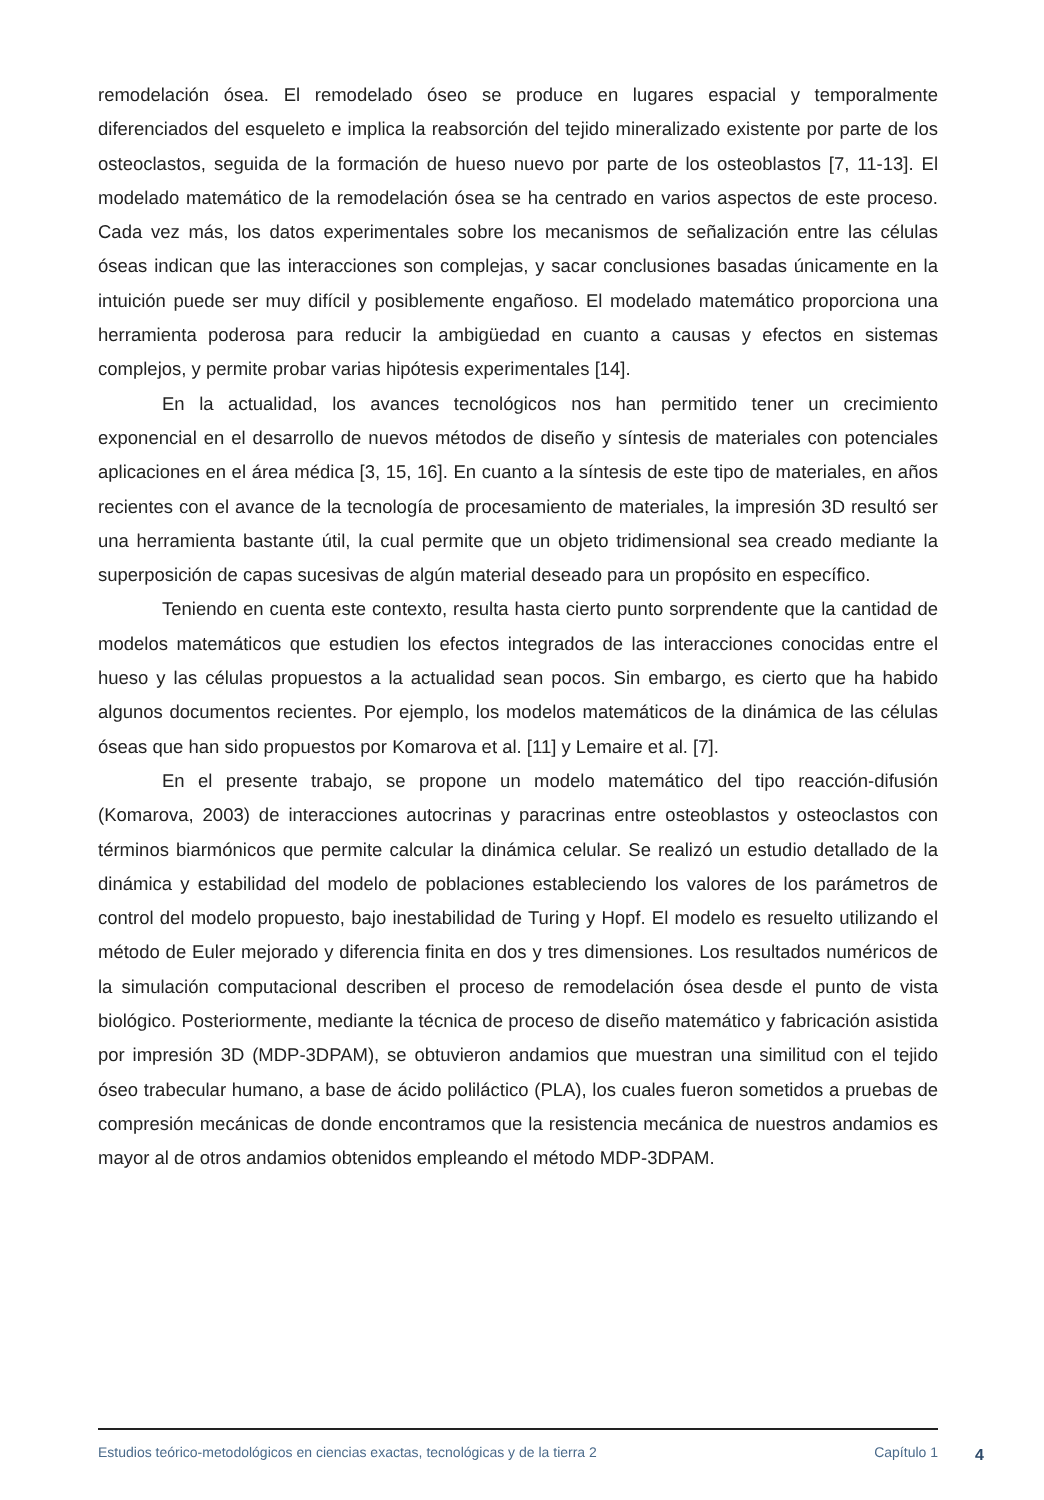remodelación ósea. El remodelado óseo se produce en lugares espacial y temporalmente diferenciados del esqueleto e implica la reabsorción del tejido mineralizado existente por parte de los osteoclastos, seguida de la formación de hueso nuevo por parte de los osteoblastos [7, 11-13]. El modelado matemático de la remodelación ósea se ha centrado en varios aspectos de este proceso. Cada vez más, los datos experimentales sobre los mecanismos de señalización entre las células óseas indican que las interacciones son complejas, y sacar conclusiones basadas únicamente en la intuición puede ser muy difícil y posiblemente engañoso. El modelado matemático proporciona una herramienta poderosa para reducir la ambigüedad en cuanto a causas y efectos en sistemas complejos, y permite probar varias hipótesis experimentales [14].
En la actualidad, los avances tecnológicos nos han permitido tener un crecimiento exponencial en el desarrollo de nuevos métodos de diseño y síntesis de materiales con potenciales aplicaciones en el área médica [3, 15, 16]. En cuanto a la síntesis de este tipo de materiales, en años recientes con el avance de la tecnología de procesamiento de materiales, la impresión 3D resultó ser una herramienta bastante útil, la cual permite que un objeto tridimensional sea creado mediante la superposición de capas sucesivas de algún material deseado para un propósito en específico.
Teniendo en cuenta este contexto, resulta hasta cierto punto sorprendente que la cantidad de modelos matemáticos que estudien los efectos integrados de las interacciones conocidas entre el hueso y las células propuestos a la actualidad sean pocos. Sin embargo, es cierto que ha habido algunos documentos recientes. Por ejemplo, los modelos matemáticos de la dinámica de las células óseas que han sido propuestos por Komarova et al. [11] y Lemaire et al. [7].
En el presente trabajo, se propone un modelo matemático del tipo reacción-difusión (Komarova, 2003) de interacciones autocrinas y paracrinas entre osteoblastos y osteoclastos con términos biarmónicos que permite calcular la dinámica celular. Se realizó un estudio detallado de la dinámica y estabilidad del modelo de poblaciones estableciendo los valores de los parámetros de control del modelo propuesto, bajo inestabilidad de Turing y Hopf. El modelo es resuelto utilizando el método de Euler mejorado y diferencia finita en dos y tres dimensiones. Los resultados numéricos de la simulación computacional describen el proceso de remodelación ósea desde el punto de vista biológico. Posteriormente, mediante la técnica de proceso de diseño matemático y fabricación asistida por impresión 3D (MDP-3DPAM), se obtuvieron andamios que muestran una similitud con el tejido óseo trabecular humano, a base de ácido poliláctico (PLA), los cuales fueron sometidos a pruebas de compresión mecánicas de donde encontramos que la resistencia mecánica de nuestros andamios es mayor al de otros andamios obtenidos empleando el método MDP-3DPAM.
Estudios teórico-metodológicos en ciencias exactas, tecnológicas y de la tierra 2 Capítulo 1 4